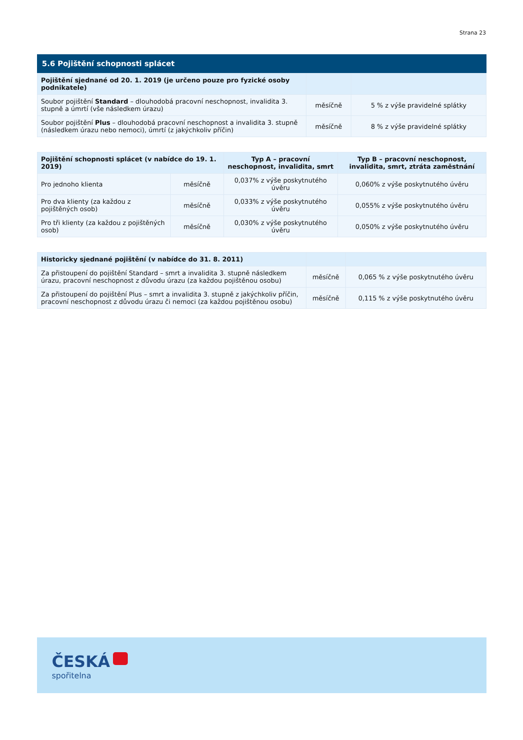Strana 23
5.6 Pojištění schopnosti splácet
| Pojištění sjednané od 20. 1. 2019 (je určeno pouze pro fyzické osoby podnikatele) | | |
| --- | --- | --- |
| Soubor pojištění Standard – dlouhodobá pracovní neschopnost, invalidita 3. stupně a úmrtí (vše následkem úrazu) | měsíčně | 5 % z výše pravidelné splátky |
| Soubor pojištění Plus – dlouhodobá pracovní neschopnost a invalidita 3. stupně (následkem úrazu nebo nemoci), úmrtí (z jakýchkoliv příčin) | měsíčně | 8 % z výše pravidelné splátky |
| Pojištění schopnosti splácet (v nabídce do 19. 1. 2019) | | Typ A – pracovní neschopnost, invalidita, smrt | Typ B – pracovní neschopnost, invalidita, smrt, ztráta zaměstnání |
| --- | --- | --- | --- |
| Pro jednoho klienta | měsíčně | 0,037% z výše poskytnutého úvěru | 0,060% z výše poskytnutého úvěru |
| Pro dva klienty (za každou z pojištěných osob) | měsíčně | 0,033% z výše poskytnutého úvěru | 0,055% z výše poskytnutého úvěru |
| Pro tři klienty (za každou z pojištěných osob) | měsíčně | 0,030% z výše poskytnutého úvěru | 0,050% z výše poskytnutého úvěru |
| Historicky sjednané pojištění (v nabídce do 31. 8. 2011) | | |
| --- | --- | --- |
| Za přistoupení do pojištění Standard – smrt a invalidita 3. stupně následkem úrazu, pracovní neschopnost z důvodu úrazu (za každou pojištěnou osobu) | měsíčně | 0,065 % z výše poskytnutého úvěru |
| Za přistoupení do pojištění Plus – smrt a invalidita 3. stupně z jakýchkoliv příčin, pracovní neschopnost z důvodu úrazu či nemoci (za každou pojištěnou osobu) | měsíčně | 0,115 % z výše poskytnutého úvěru |
ČESKÁ
spořitelna